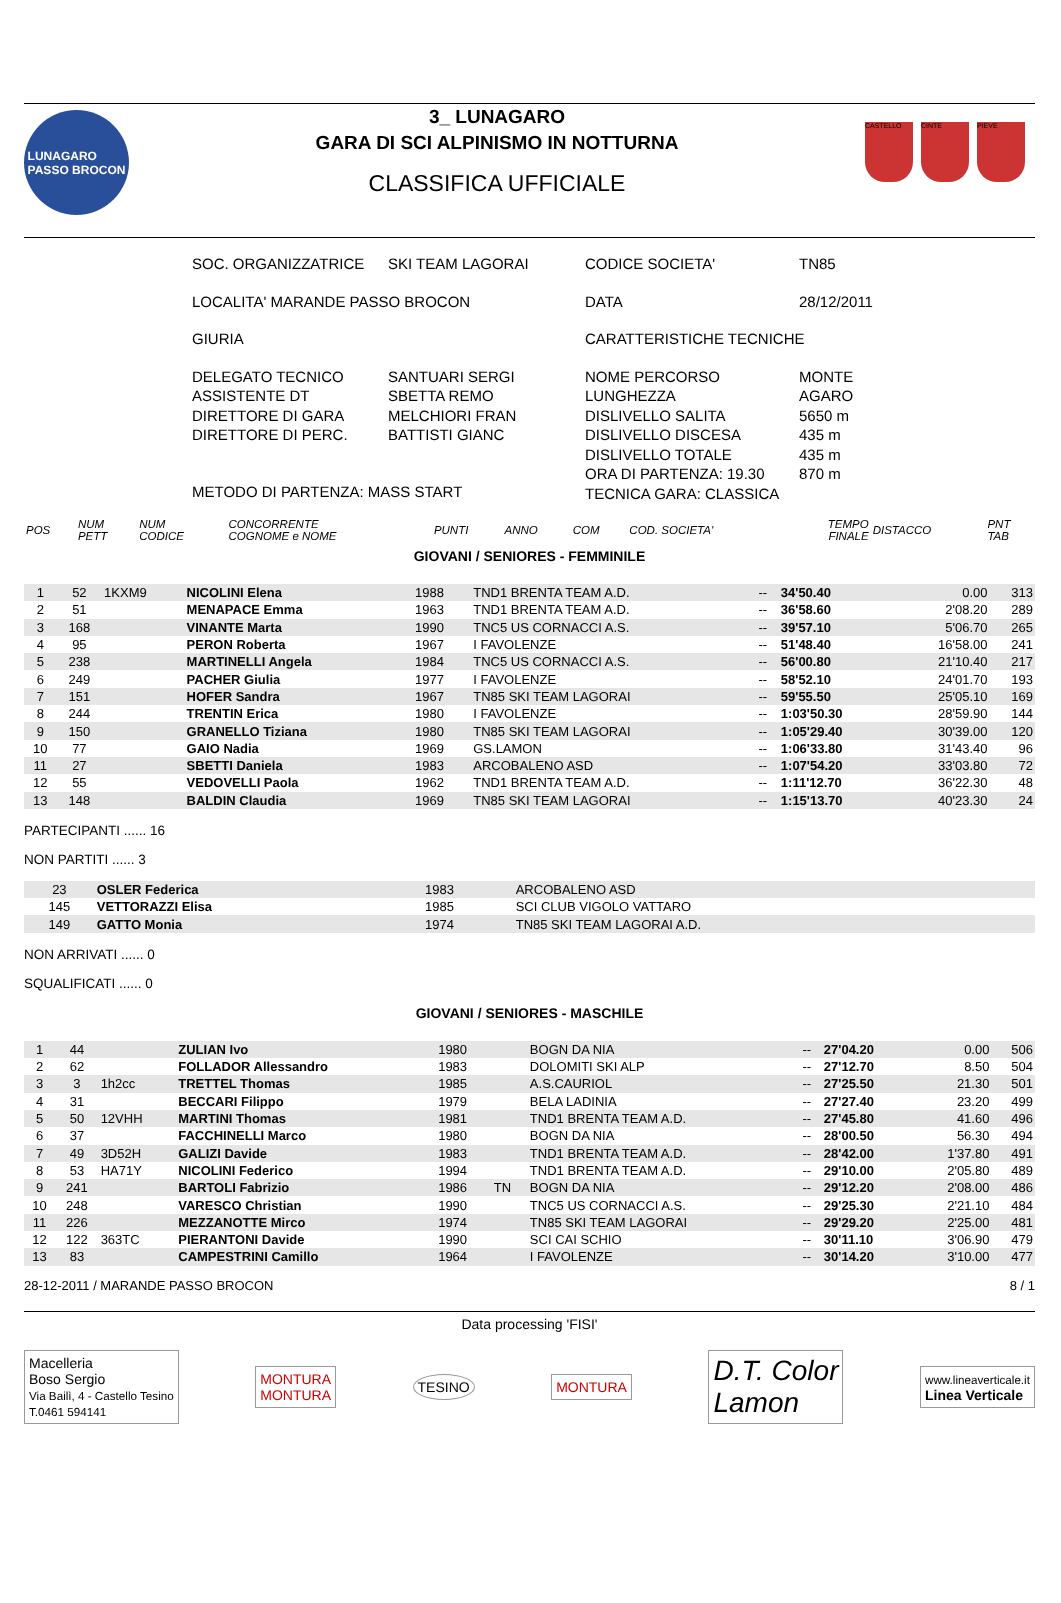LUNAGARO
PASSO BROCON
3_ LUNAGARO
GARA DI SCI ALPINISMO IN NOTTURNA
CLASSIFICA UFFICIALE
CASTELLO
CINTE
PIEVE
SOC. ORGANIZZATRICE
SKI TEAM LAGORAI
CODICE SOCIETA'
TN85
LOCALITA' MARANDE PASSO BROCON
DATA
28/12/2011
GIURIA
CARATTERISTICHE TECNICHE
DELEGATO TECNICO
ASSISTENTE DT
DIRETTORE DI GARA
DIRETTORE DI PERC.
SANTUARI SERGI
SBETTA REMO
MELCHIORI FRAN
BATTISTI GIANC
NOME PERCORSO
LUNGHEZZA
DISLIVELLO SALITA
DISLIVELLO DISCESA
DISLIVELLO TOTALE
ORA DI PARTENZA: 19.30
TECNICA GARA: CLASSICA
MONTE AGARO
5650 m
435 m
435 m
870 m
METODO DI PARTENZA: MASS START
| POS | NUM PETT | NUM CODICE | CONCORRENTE COGNOME e NOME | PUNTI | ANNO | COM | COD. SOCIETA' | TEMPO FINALE | DISTACCO | PNT TAB |
GIOVANI / SENIORES - FEMMINILE
| 1 | 52 | 1KXM9 | NICOLINI Elena | 1988 | TND1 BRENTA TEAM A.D. | -- | 34'50.40 | 0.00 | 313 |
| 2 | 51 | | MENAPACE Emma | 1963 | TND1 BRENTA TEAM A.D. | -- | 36'58.60 | 2'08.20 | 289 |
| 3 | 168 | | VINANTE Marta | 1990 | TNC5 US CORNACCI A.S. | -- | 39'57.10 | 5'06.70 | 265 |
| 4 | 95 | | PERON Roberta | 1967 | I FAVOLENZE | -- | 51'48.40 | 16'58.00 | 241 |
| 5 | 238 | | MARTINELLI Angela | 1984 | TNC5 US CORNACCI A.S. | -- | 56'00.80 | 21'10.40 | 217 |
| 6 | 249 | | PACHER Giulia | 1977 | I FAVOLENZE | -- | 58'52.10 | 24'01.70 | 193 |
| 7 | 151 | | HOFER Sandra | 1967 | TN85 SKI TEAM LAGORAI | -- | 59'55.50 | 25'05.10 | 169 |
| 8 | 244 | | TRENTIN Erica | 1980 | I FAVOLENZE | -- | 1:03'50.30 | 28'59.90 | 144 |
| 9 | 150 | | GRANELLO Tiziana | 1980 | TN85 SKI TEAM LAGORAI | -- | 1:05'29.40 | 30'39.00 | 120 |
| 10 | 77 | | GAIO Nadia | 1969 | GS.LAMON | -- | 1:06'33.80 | 31'43.40 | 96 |
| 11 | 27 | | SBETTI Daniela | 1983 | ARCOBALENO ASD | -- | 1:07'54.20 | 33'03.80 | 72 |
| 12 | 55 | | VEDOVELLI Paola | 1962 | TND1 BRENTA TEAM A.D. | -- | 1:11'12.70 | 36'22.30 | 48 |
| 13 | 148 | | BALDIN Claudia | 1969 | TN85 SKI TEAM LAGORAI | -- | 1:15'13.70 | 40'23.30 | 24 |
PARTECIPANTI ...... 16
NON PARTITI ...... 3
| 23 | OSLER Federica | 1983 | ARCOBALENO ASD |
| 145 | VETTORAZZI Elisa | 1985 | SCI CLUB VIGOLO VATTARO |
| 149 | GATTO Monia | 1974 | TN85 SKI TEAM LAGORAI A.D. |
NON ARRIVATI ...... 0
SQUALIFICATI ...... 0
GIOVANI / SENIORES - MASCHILE
| 1 | 44 | | ZULIAN Ivo | 1980 | | BOGN DA NIA | -- | 27'04.20 | 0.00 | 506 |
| 2 | 62 | | FOLLADOR Allessandro | 1983 | | DOLOMITI SKI ALP | -- | 27'12.70 | 8.50 | 504 |
| 3 | 3 | 1h2cc | TRETTEL Thomas | 1985 | | A.S.CAURIOL | -- | 27'25.50 | 21.30 | 501 |
| 4 | 31 | | BECCARI Filippo | 1979 | | BELA LADINIA | -- | 27'27.40 | 23.20 | 499 |
| 5 | 50 | 12VHH | MARTINI Thomas | 1981 | | TND1 BRENTA TEAM A.D. | -- | 27'45.80 | 41.60 | 496 |
| 6 | 37 | | FACCHINELLI Marco | 1980 | | BOGN DA NIA | -- | 28'00.50 | 56.30 | 494 |
| 7 | 49 | 3D52H | GALIZI Davide | 1983 | | TND1 BRENTA TEAM A.D. | -- | 28'42.00 | 1'37.80 | 491 |
| 8 | 53 | HA71Y | NICOLINI Federico | 1994 | | TND1 BRENTA TEAM A.D. | -- | 29'10.00 | 2'05.80 | 489 |
| 9 | 241 | | BARTOLI Fabrizio | 1986 | TN | BOGN DA NIA | -- | 29'12.20 | 2'08.00 | 486 |
| 10 | 248 | | VARESCO Christian | 1990 | | TNC5 US CORNACCI A.S. | -- | 29'25.30 | 2'21.10 | 484 |
| 11 | 226 | | MEZZANOTTE Mirco | 1974 | | TN85 SKI TEAM LAGORAI | -- | 29'29.20 | 2'25.00 | 481 |
| 12 | 122 | 363TC | PIERANTONI Davide | 1990 | | SCI CAI SCHIO | -- | 30'11.10 | 3'06.90 | 479 |
| 13 | 83 | | CAMPESTRINI Camillo | 1964 | | I FAVOLENZE | -- | 30'14.20 | 3'10.00 | 477 |
28-12-2011 / MARANDE PASSO BROCON 8 / 1
Data processing 'FISI'
Macelleria
Boso Sergio
Via Bailì, 4 - Castello Tesino
T.0461 594141
MONTURA
MONTURA
TESINO MONTURA
D.T. Color
Lamon
www.lineaverticale.it
Linea Verticale